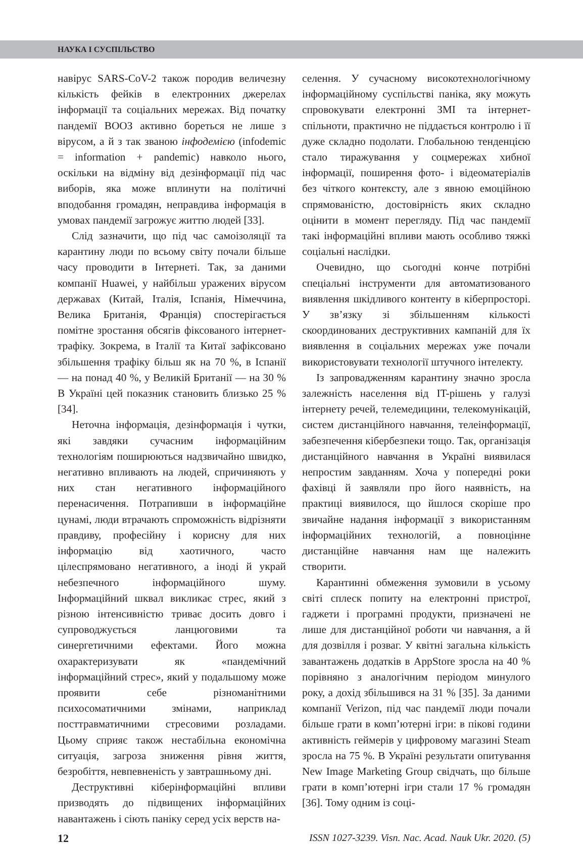НАУКА І СУСПІЛЬСТВО
навірус SARS-CoV-2 також породив величезну кількість фейків в електронних джерелах інформації та соціальних мережах. Від початку пандемії ВООЗ активно бореться не лише з вірусом, а й з так званою інфодемією (infodemic = information + pandemic) навколо нього, оскільки на відміну від дезінформації під час виборів, яка може вплинути на політичні вподобання громадян, неправдива інформація в умовах пандемії загрожує життю людей [33].
Слід зазначити, що під час самоізоляції та карантину люди по всьому світу почали більше часу проводити в Інтернеті. Так, за даними компанії Huawei, у найбільш уражених вірусом державах (Китай, Італія, Іспанія, Німеччина, Велика Британія, Франція) спостерігається помітне зростання обсягів фіксованого інтернет-трафіку. Зокрема, в Італії та Китаї зафіксовано збільшення трафіку більш як на 70 %, в Іспанії — на понад 40 %, у Великій Британії — на 30 % В Україні цей показник становить близько 25 % [34].
Неточна інформація, дезінформація і чутки, які завдяки сучасним інформаційним технологіям поширюються надзвичайно швидко, негативно впливають на людей, спричиняють у них стан негативного інформаційного перенасичення. Потрапивши в інформаційне цунамі, люди втрачають спроможність відрізняти правдиву, професійну і корисну для них інформацію від хаотичного, часто цілеспрямовано негативного, а іноді й украй небезпечного інформаційного шуму. Інформаційний шквал викликає стрес, який з різною інтенсивністю триває досить довго і супроводжується ланцюговими та синергетичними ефектами. Його можна охарактеризувати як «пандемічний інформаційний стрес», який у подальшому може проявити себе різноманітними психосоматичними змінами, наприклад посттравматичними стресовими розладами. Цьому сприяє також нестабільна економічна ситуація, загроза зниження рівня життя, безробіття, невпевненість у завтрашньому дні.
Деструктивні кіберінформаційні впливи призводять до підвищених інформаційних навантажень і сіють паніку серед усіх верств на-
селення. У сучасному високотехнологічному інформаційному суспільстві паніка, яку можуть спровокувати електронні ЗМІ та інтернет-спільноти, практично не піддається контролю і її дуже складно подолати. Глобальною тенденцією стало тиражування у соцмережах хибної інформації, поширення фото- і відеоматеріалів без чіткого контексту, але з явною емоційною спрямованістю, достовірність яких складно оцінити в момент перегляду. Під час пандемії такі інформаційні впливи мають особливо тяжкі соціальні наслідки.
Очевидно, що сьогодні конче потрібні спеціальні інструменти для автоматизованого виявлення шкідливого контенту в кіберпросторі. У зв’язку зі збільшенням кількості скоординованих деструктивних кампаній для їх виявлення в соціальних мережах уже почали використовувати технології штучного інтелекту.
Із запровадженням карантину значно зросла залежність населення від IT-рішень у галузі інтернету речей, телемедицини, телекомунікацій, систем дистанційного навчання, телеінформації, забезпечення кібербезпеки тощо. Так, організація дистанційного навчання в Україні виявилася непростим завданням. Хоча у попередні роки фахівці й заявляли про його наявність, на практиці виявилося, що йшлося скоріше про звичайне надання інформації з використанням інформаційних технологій, а повноцінне дистанційне навчання нам ще належить створити.
Карантинні обмеження зумовили в усьому світі сплеск попиту на електронні пристрої, гаджети і програмні продукти, призначені не лише для дистанційної роботи чи навчання, а й для дозвілля і розваг. У квітні загальна кількість завантажень додатків в AppStore зросла на 40 % порівняно з аналогічним періодом минулого року, а дохід збільшився на 31 % [35]. За даними компанії Verizon, під час пандемії люди почали більше грати в комп’ютерні ігри: в пікові години активність геймерів у цифровому магазині Steam зросла на 75 %. В Україні результати опитування New Image Marketing Group свідчать, що більше грати в комп’ютерні ігри стали 17 % громадян [36]. Тому одним із соці-
12 ISSN 1027-3239. Visn. Nac. Acad. Nauk Ukr. 2020. (5)